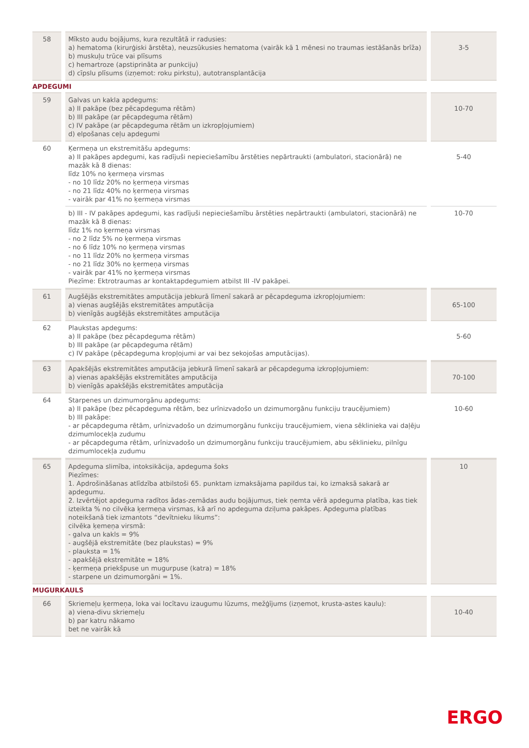| 58 | Mīksto audu bojājums, kura rezultātā ir radusies: a) hematoma (kirurģiski ārstēta), neuzsūkusies hematoma (vairāk kā 1 mēnesi no traumas iestāšanās brīža) b) muskuļu trūce vai plīsums c) hemartroze (apstiprināta ar punkciju) d) cīpslu plīsums (izņemot: roku pirkstu), autotransplantācija | 3-5 |
APDEGUMI
| 59 | Galvas un kakla apdegums: a) II pakāpe (bez pēcapdeguma rētām) b) III pakāpe (ar pēcapdeguma rētām) c) IV pakāpe (ar pēcapdeguma rētām un izkropļojumiem) d) elpošanas ceļu apdegumi | 10-70 |
| 60 | Ķermeņa un ekstremitāšu apdegums: a) II pakāpes apdegumi, kas radījuši nepieciešamību ārstēties nepārtraukti (ambulatori, stacionārā) ne mazāk kā 8 dienas: līdz 10% no ķermeņa virsmas - no 10 līdz 20% no ķermeņa virsmas - no 21 līdz 40% no ķermeņa virsmas - vairāk par 41% no ķermeņa virsmas | 5-40 |
| | b) III - IV pakāpes apdegumi, kas radījuši nepieciešamību ārstēties nepārtraukti (ambulatori, stacionārā) ne mazāk kā 8 dienas: līdz 1% no ķermeņa virsmas - no 2 līdz 5% no ķermeņa virsmas - no 6 līdz 10% no ķermeņa virsmas - no 11 līdz 20% no ķermeņa virsmas - no 21 līdz 30% no ķermeņa virsmas - vairāk par 41% no ķermeņa virsmas Piezīme: Ektrotraumas ar kontaktapdegumiem atbilst III -IV pakāpei. | 10-70 |
| 61 | Augšējās ekstremitātes amputācija jebkurā līmenī sakarā ar pēcapdeguma izkropļojumiem: a) vienas augšējās ekstremitātes amputācija b) vienīgās augšējās ekstremitātes amputācija | 65-100 |
| 62 | Plaukstas apdegums: a) II pakāpe (bez pēcapdeguma rētām) b) III pakāpe (ar pēcapdeguma rētām) c) IV pakāpe (pēcapdeguma kropļojumi ar vai bez sekojošas amputācijas). | 5-60 |
| 63 | Apakšējās ekstremitātes amputācija jebkurā līmenī sakarā ar pēcapdeguma izkropļojumiem: a) vienas apakšējās ekstremitātes amputācija b) vienīgās apakšējās ekstremitātes amputācija | 70-100 |
| 64 | Starpenes un dzimumorgānu apdegums: a) II pakāpe (bez pēcapdeguma rētām, bez urīnizvadošo un dzimumorgānu funkciju traucējumiem) b) III pakāpe: - ar pēcapdeguma rētām, urīnizvadošo un dzimumorgānu funkciju traucējumiem, viena sēklinieka vai daļēju dzimumlocekļa zudumu - ar pēcapdeguma rētām, urīnizvadošo un dzimumorgānu funkciju traucējumiem, abu sēklinieku, pilnīgu dzimumlocekļa zudumu | 10-60 |
| 65 | Apdeguma slimība, intoksikācija, apdeguma šoks Piezīmes: 1. Apdrošināšanas atlīdzība atbilstoši 65. punktam izmaksājama papildus tai, ko izmaksā sakarā ar apdegumu. 2. Izvērtējot apdeguma radītos ādas-zemādas audu bojājumus, tiek ņemta vērā apdeguma platība, kas tiek izteikta % no cilvēka ķermeņa virsmas, kā arī no apdeguma dziļuma pakāpes. Apdeguma platības noteikšanā tiek izmantots “devītnieku likums”: cilvēka ķemeņa virsmā: - galva un kakls = 9% - augšējā ekstremitāte (bez plaukstas) = 9% - plauksta = 1% - apakšējā ekstremitāte = 18% - ķermeņa priekšpuse un mugurpuse (katra) = 18% - starpene un dzimumorgāni = 1%. | 10 |
MUGURKAULS
| 66 | Skriemeļu ķermeņa, loka vai locītavu izaugumu lūzums, mežģījums (izņemot, krusta-astes kaulu): a) viena-divu skriemeļu b) par katru nākamo bet ne vairāk kā | 10-40 |
ERGO